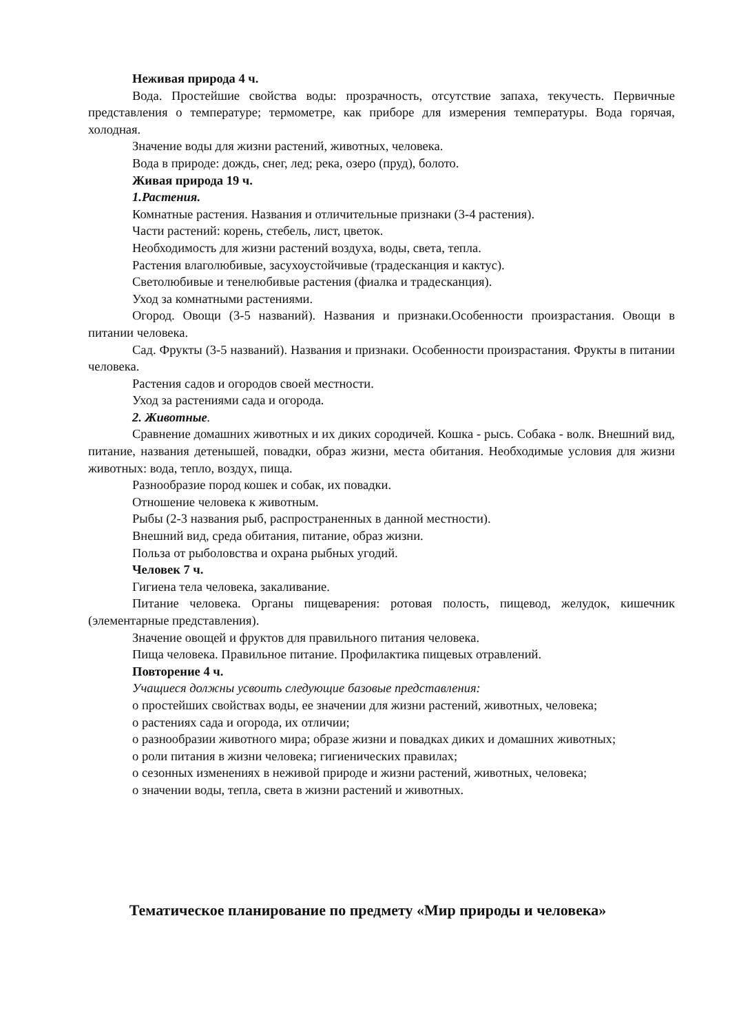Неживая природа 4 ч.
Вода. Простейшие свойства воды: прозрачность, отсутствие запаха, текучесть. Первичные представления о температуре; термометре, как приборе для измерения температуры. Вода горячая, холодная.
Значение воды для жизни растений, животных, человека.
Вода в природе: дождь, снег, лед; река, озеро (пруд), болото.
Живая природа 19 ч.
1.Растения.
Комнатные растения. Названия и отличительные признаки (3-4 растения).
Части растений: корень, стебель, лист, цветок.
Необходимость для жизни растений воздуха, воды, света, тепла.
Растения влаголюбивые, засухоустойчивые (традесканция и кактус).
Светолюбивые и тенелюбивые растения (фиалка и традесканция).
Уход за комнатными растениями.
Огород. Овощи (3-5 названий). Названия и признаки.Особенности произрастания. Овощи в питании человека.
Сад. Фрукты (3-5 названий). Названия и признаки. Особенности произрастания. Фрукты в питании человека.
Растения садов и огородов своей местности.
Уход за растениями сада и огорода.
2. Животные.
Сравнение домашних животных и их диких сородичей. Кошка - рысь. Собака - волк. Внешний вид, питание, названия детенышей, повадки, образ жизни, места обитания. Необходимые условия для жизни животных: вода, тепло, воздух, пища.
Разнообразие пород кошек и собак, их повадки.
Отношение человека к животным.
Рыбы (2-3 названия рыб, распространенных в данной местности).
Внешний вид, среда обитания, питание, образ жизни.
Польза от рыболовства и охрана рыбных угодий.
Человек 7 ч.
Гигиена тела человека, закаливание.
Питание человека. Органы пищеварения: ротовая полость, пищевод, желудок, кишечник (элементарные представления).
Значение овощей и фруктов для правильного питания человека.
Пища человека. Правильное питание. Профилактика пищевых отравлений.
Повторение 4 ч.
Учащиеся должны усвоить следующие базовые представления:
о простейших свойствах воды, ее значении для жизни растений, животных, человека;
о растениях сада и огорода, их отличии;
о разнообразии животного мира; образе жизни и повадках диких и домашних животных;
о роли питания в жизни человека; гигиенических правилах;
о сезонных изменениях в неживой природе и жизни растений, животных, человека;
о значении воды, тепла, света в жизни растений и животных.
Тематическое планирование по предмету «Мир природы и человека»